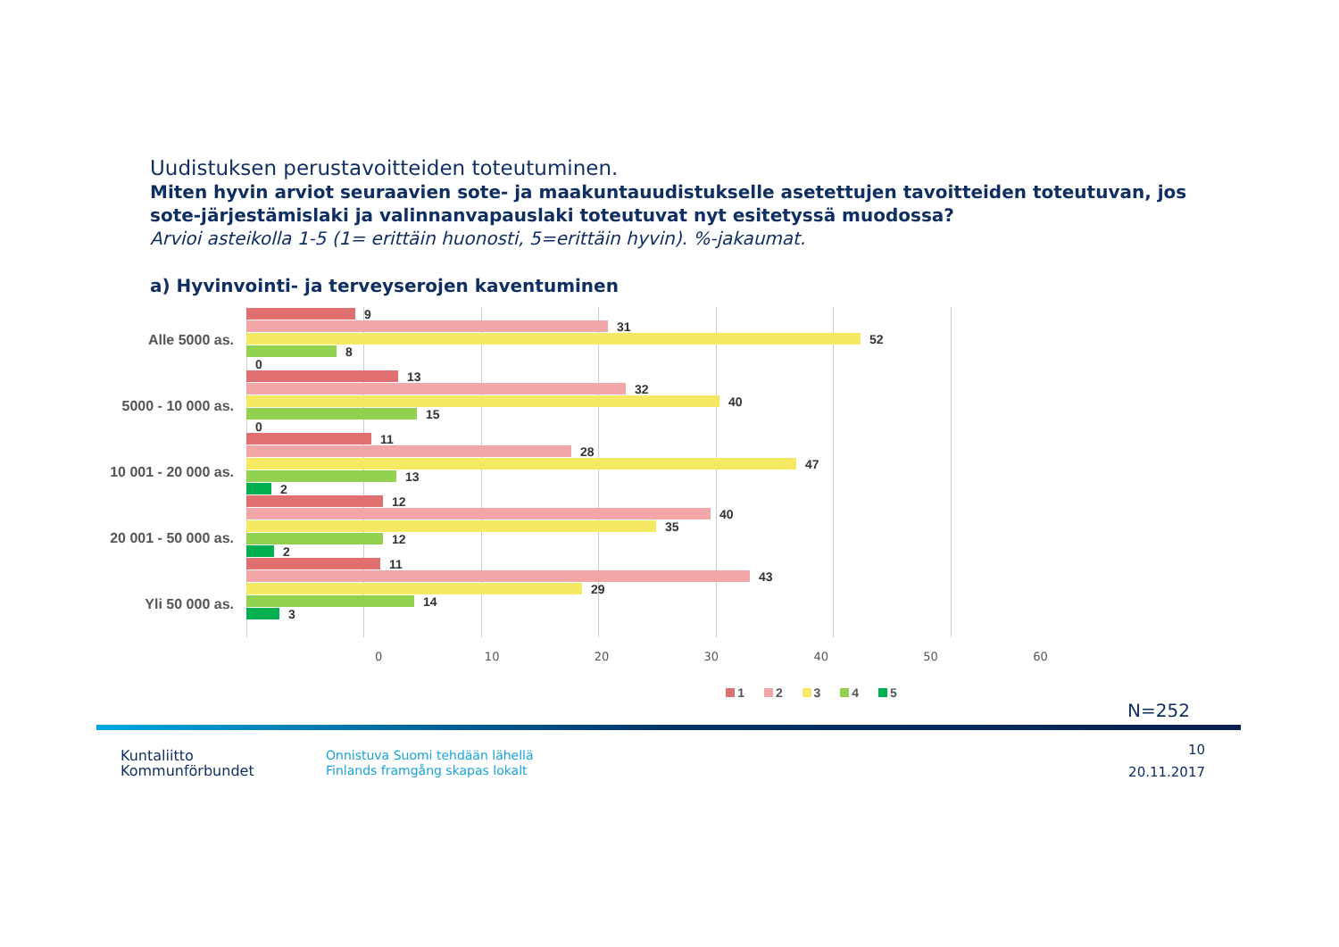Uudistuksen perustavoitteiden toteutuminen.
Miten hyvin arviot seuraavien sote- ja maakuntauudistukselle asetettujen tavoitteiden toteutuvan, jos sote-järjestämislaki ja valinnanvapauslaki toteutuvat nyt esitetyssä muodossa?
Arvioi asteikolla 1-5 (1= erittäin huonosti, 5=erittäin hyvin). %-jakaumat.
a) Hyvinvointi- ja terveyserojen kaventuminen
Alle 5000 as.
5000 - 10 000 as.
10 001 - 20 000 as.
20 001 - 50 000 as.
Yli 50 000 as.
9
31
52
8
0
13
32
40
15
0
11
28
47
13
2
12
40
35
12
2
11
43
29
14
3
0 10 20 30 40 50 60
1 2 3 4 5
N=252
Kuntaliitto
Kommunförbundet
Onnistuva Suomi tehdään lähellä
Finlands framgång skapas lokalt
10
20.11.2017